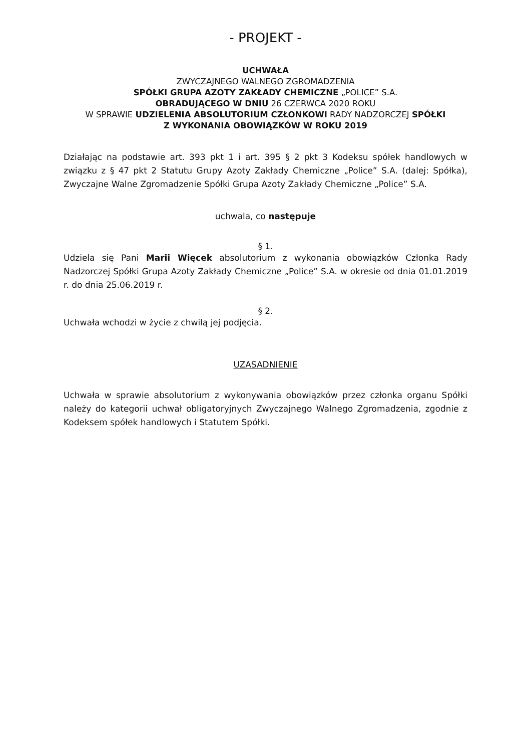- PROJEKT -
UCHWAŁA
ZWYCZAJNEGO WALNEGO ZGROMADZENIA
SPÓŁKI GRUPA AZOTY ZAKŁADY CHEMICZNE „POLICE” S.A.
OBRADUJĄCEGO W DNIU 26 CZERWCA 2020 ROKU
W SPRAWIE UDZIELENIA ABSOLUTORIUM CZŁONKOWI RADY NADZORCZEJ SPÓŁKI
Z WYKONANIA OBOWIĄZKÓW W ROKU 2019
Działając na podstawie art. 393 pkt 1 i art. 395 § 2 pkt 3 Kodeksu spółek handlowych w związku z § 47 pkt 2 Statutu Grupy Azoty Zakłady Chemiczne „Police” S.A. (dalej: Spółka), Zwyczajne Walne Zgromadzenie Spółki Grupa Azoty Zakłady Chemiczne „Police” S.A.
uchwala, co następuje
§ 1.
Udziela się Pani Marii Więcek absolutorium z wykonania obowiązków Członka Rady Nadzorczej Spółki Grupa Azoty Zakłady Chemiczne „Police” S.A. w okresie od dnia 01.01.2019 r. do dnia 25.06.2019 r.
§ 2.
Uchwała wchodzi w życie z chwilą jej podjęcia.
UZASADNIENIE
Uchwała w sprawie absolutorium z wykonywania obowiązków przez członka organu Spółki należy do kategorii uchwał obligatoryjnych Zwyczajnego Walnego Zgromadzenia, zgodnie z Kodeksem spółek handlowych i Statutem Spółki.